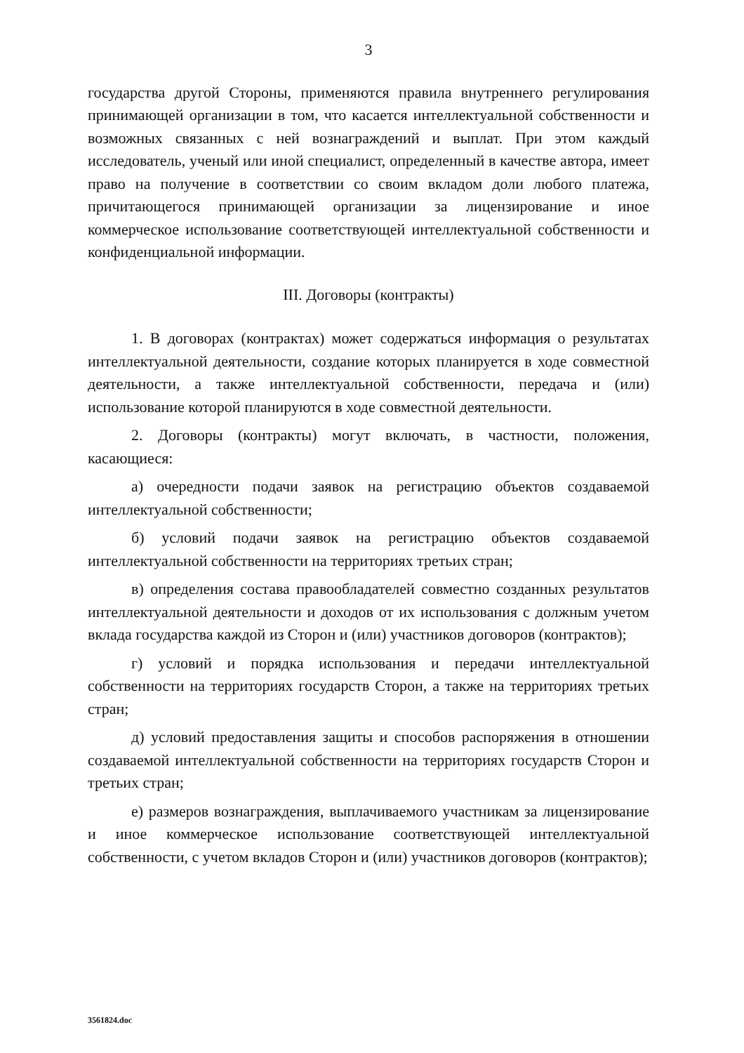3
государства другой Стороны, применяются правила внутреннего регулирования принимающей организации в том, что касается интеллектуальной собственности и возможных связанных с ней вознаграждений и выплат. При этом каждый исследователь, ученый или иной специалист, определенный в качестве автора, имеет право на получение в соответствии со своим вкладом доли любого платежа, причитающегося принимающей организации за лицензирование и иное коммерческое использование соответствующей интеллектуальной собственности и конфиденциальной информации.
III. Договоры (контракты)
1. В договорах (контрактах) может содержаться информация о результатах интеллектуальной деятельности, создание которых планируется в ходе совместной деятельности, а также интеллектуальной собственности, передача и (или) использование которой планируются в ходе совместной деятельности.
2. Договоры (контракты) могут включать, в частности, положения, касающиеся:
а) очередности подачи заявок на регистрацию объектов создаваемой интеллектуальной собственности;
б) условий подачи заявок на регистрацию объектов создаваемой интеллектуальной собственности на территориях третьих стран;
в) определения состава правообладателей совместно созданных результатов интеллектуальной деятельности и доходов от их использования с должным учетом вклада государства каждой из Сторон и (или) участников договоров (контрактов);
г) условий и порядка использования и передачи интеллектуальной собственности на территориях государств Сторон, а также на территориях третьих стран;
д) условий предоставления защиты и способов распоряжения в отношении создаваемой интеллектуальной собственности на территориях государств Сторон и третьих стран;
е) размеров вознаграждения, выплачиваемого участникам за лицензирование и иное коммерческое использование соответствующей интеллектуальной собственности, с учетом вкладов Сторон и (или) участников договоров (контрактов);
3561824.doc